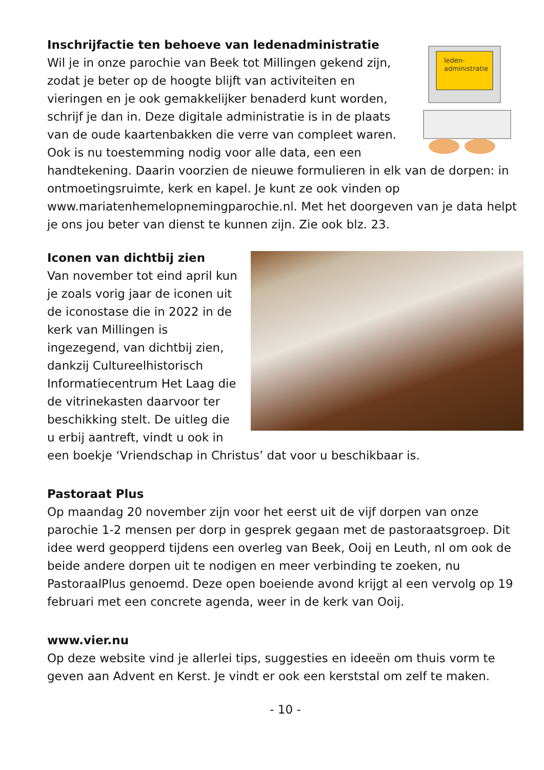leden-
administratie
Inschrijfactie ten behoeve van ledenadministratie
Wil je in onze parochie van Beek tot Millingen gekend zijn, zodat je beter op de hoogte blijft van activiteiten en vieringen en je ook gemakkelijker benaderd kunt worden, schrijf je dan in. Deze digitale administratie is in de plaats van de oude kaartenbakken die verre van compleet waren. Ook is nu toestemming nodig voor alle data, een een handtekening. Daarin voorzien de nieuwe formulieren in elk van de dorpen: in ontmoetingsruimte, kerk en kapel. Je kunt ze ook vinden op www.mariatenhemelopnemingparochie.nl. Met het doorgeven van je data helpt je ons jou beter van dienst te kunnen zijn. Zie ook blz. 23.
Iconen van dichtbij zien
Van november tot eind april kun je zoals vorig jaar de iconen uit de iconostase die in 2022 in de kerk van Millingen is ingezegend, van dichtbij zien, dankzij Cultureelhistorisch Informatiecentrum Het Laag die de vitrinekasten daarvoor ter beschikking stelt. De uitleg die u erbij aantreft, vindt u ook in een boekje ‘Vriendschap in Christus’ dat voor u beschikbaar is.
Pastoraat Plus
Op maandag 20 november zijn voor het eerst uit de vijf dorpen van onze parochie 1-2 mensen per dorp in gesprek gegaan met de pastoraatsgroep. Dit idee werd geopperd tijdens een overleg van Beek, Ooij en Leuth, nl om ook de beide andere dorpen uit te nodigen en meer verbinding te zoeken, nu PastoraalPlus genoemd. Deze open boeiende avond krijgt al een vervolg op 19 februari met een concrete agenda, weer in de kerk van Ooij.
www.vier.nu
Op deze website vind je allerlei tips, suggesties en ideeën om thuis vorm te geven aan Advent en Kerst. Je vindt er ook een kerststal om zelf te maken.
- 10 -